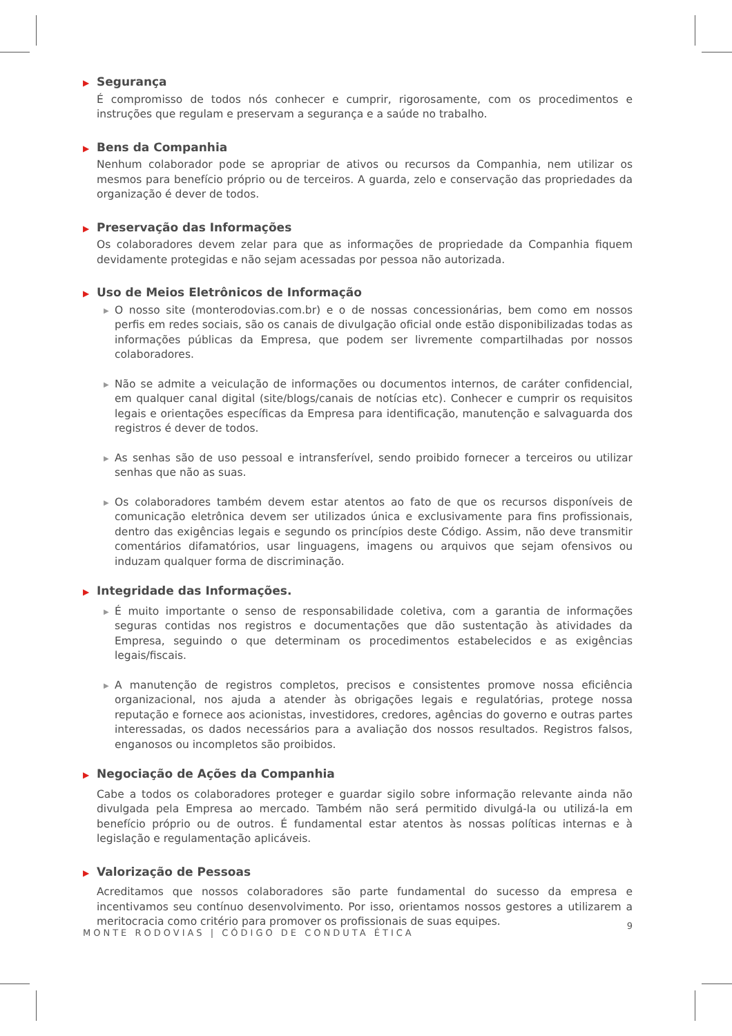▶ Segurança
É compromisso de todos nós conhecer e cumprir, rigorosamente, com os procedimentos e instruções que regulam e preservam a segurança e a saúde no trabalho.
▶ Bens da Companhia
Nenhum colaborador pode se apropriar de ativos ou recursos da Companhia, nem utilizar os mesmos para benefício próprio ou de terceiros. A guarda, zelo e conservação das propriedades da organização é dever de todos.
▶ Preservação das Informações
Os colaboradores devem zelar para que as informações de propriedade da Companhia fiquem devidamente protegidas e não sejam acessadas por pessoa não autorizada.
▶ Uso de Meios Eletrônicos de Informação
▶ O nosso site (monterodovias.com.br) e o de nossas concessionárias, bem como em nossos perfis em redes sociais, são os canais de divulgação oficial onde estão disponibilizadas todas as informações públicas da Empresa, que podem ser livremente compartilhadas por nossos colaboradores.
▶ Não se admite a veiculação de informações ou documentos internos, de caráter confidencial, em qualquer canal digital (site/blogs/canais de notícias etc). Conhecer e cumprir os requisitos legais e orientações específicas da Empresa para identificação, manutenção e salvaguarda dos registros é dever de todos.
▶ As senhas são de uso pessoal e intransferível, sendo proibido fornecer a terceiros ou utilizar senhas que não as suas.
▶ Os colaboradores também devem estar atentos ao fato de que os recursos disponíveis de comunicação eletrônica devem ser utilizados única e exclusivamente para fins profissionais, dentro das exigências legais e segundo os princípios deste Código. Assim, não deve transmitir comentários difamatórios, usar linguagens, imagens ou arquivos que sejam ofensivos ou induzam qualquer forma de discriminação.
▶ Integridade das Informações.
▶ É muito importante o senso de responsabilidade coletiva, com a garantia de informações seguras contidas nos registros e documentações que dão sustentação às atividades da Empresa, seguindo o que determinam os procedimentos estabelecidos e as exigências legais/fiscais.
▶ A manutenção de registros completos, precisos e consistentes promove nossa eficiência organizacional, nos ajuda a atender às obrigações legais e regulatórias, protege nossa reputação e fornece aos acionistas, investidores, credores, agências do governo e outras partes interessadas, os dados necessários para a avaliação dos nossos resultados. Registros falsos, enganosos ou incompletos são proibidos.
▶ Negociação de Ações da Companhia
Cabe a todos os colaboradores proteger e guardar sigilo sobre informação relevante ainda não divulgada pela Empresa ao mercado. Também não será permitido divulgá-la ou utilizá-la em benefício próprio ou de outros. É fundamental estar atentos às nossas políticas internas e à legislação e regulamentação aplicáveis.
▶ Valorização de Pessoas
Acreditamos que nossos colaboradores são parte fundamental do sucesso da empresa e incentivamos seu contínuo desenvolvimento. Por isso, orientamos nossos gestores a utilizarem a meritocracia como critério para promover os profissionais de suas equipes.
MONTE RODOVIAS | CÓDIGO DE CONDUTA ÉTICA
9